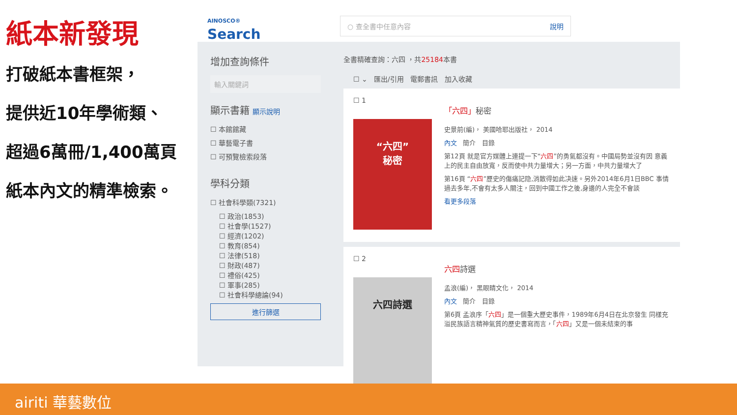紙本新發現
打破紙本書框架，
提供近10年學術類、
超過6萬冊/1,400萬頁
紙本內文的精準檢索。
AINOSCO®
Search
○ 查全書中任意內容 說明
增加查詢條件
輸入關鍵詞
顯示書籍 顯示說明
☐ 本館館藏
☐ 華藝電子書
☐ 可預覽檢索段落
學科分類
☐ 社會科學類(7321)
☐ 政治(1853)
☐ 社會學(1527)
☐ 經濟(1202)
☐ 教育(854)
☐ 法律(518)
☐ 財政(487)
☐ 禮俗(425)
☐ 軍事(285)
☐ 社會科學總論(94)
進行篩選
全書精確查詢：六四 ，共25184本書
☐ ⌄ 匯出/引用 電郵書訊 加入收藏
☐ 1
“六四”
秘密
「六四」秘密
史景前(編)， 美國哈耶出版社， 2014
內文 簡介 目錄
第12頁 就是官方媒體上連提一下“六四”的勇氣都沒有。中國局勢並沒有因 意義上的民主自由放寬，反而使中共力量增大；另一方面，中共力量增大了
第16頁 “六四”歷史的傷痛記隐,消散得如此决速。另外2014年6月1日BBC 事情過去多年,不會有太多人關注，回到中國工作之後,身邊的人完全不會談
看更多段落
☐ 2
六四詩選
六四詩選
孟浪(編)， 黑眼睛文化， 2014
內文 簡介 目錄
第6頁 孟浪序「六四」是一個重大歷史事件，1989年6月4日在北京發生 同樣充溢民族語言精神氣質的歷史書寫而言，「六四」又是一個未結束的事
airiti 華藝數位